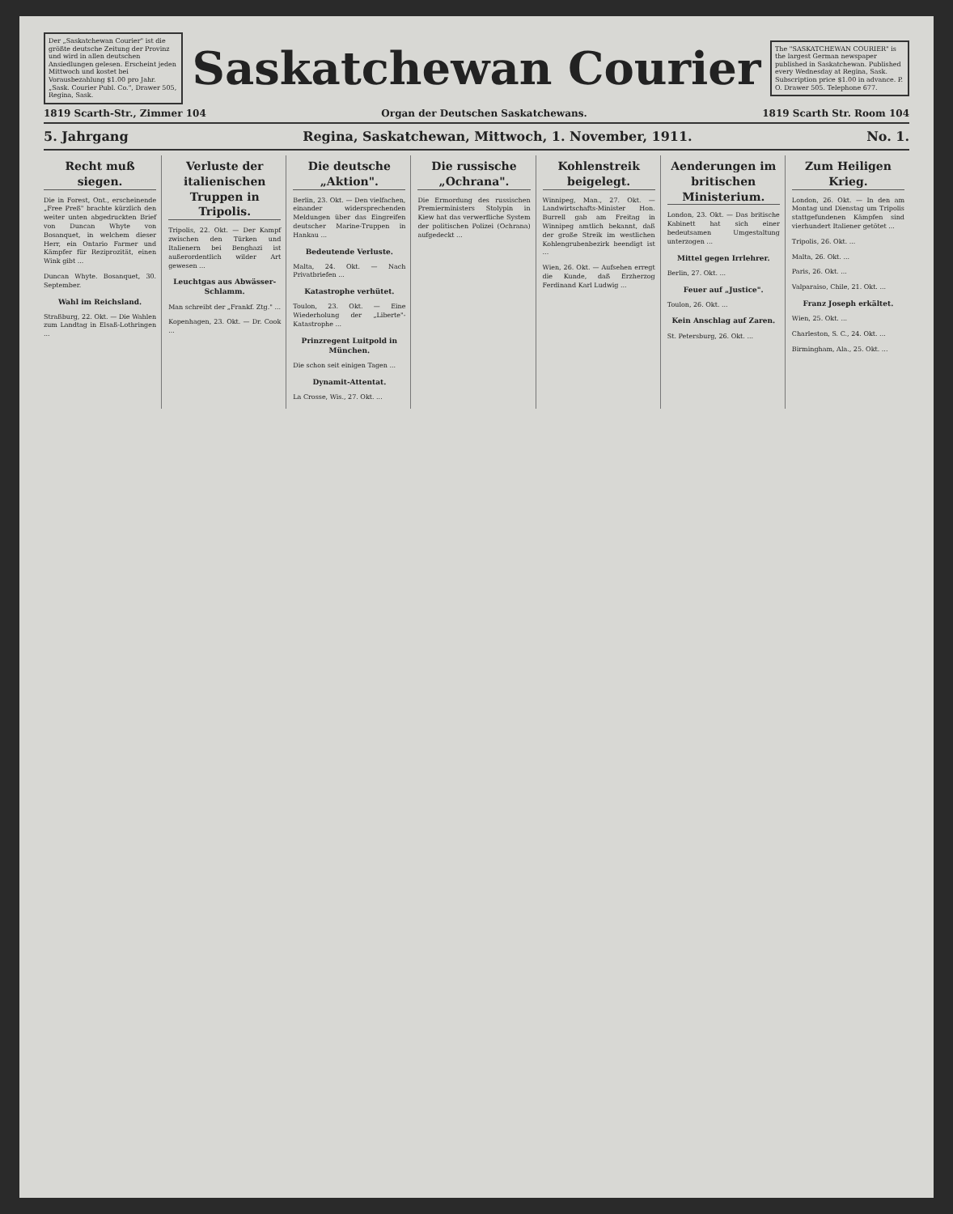Der „Saskatchewan Courier" ist die größte deutsche Zeitung der Provinz und wird in allen deutschen Ansiedlungen gelesen. Erscheint jeden Mittwoch und kostet bei Vorausbezahlung $1.00 pro Jahr. „Sask. Courier Publ. Co.", Drawer 505, Regina, Sask.
Saskatchewan Courier
The "SASKATCHEWAN COURIER" is the largest German newspaper published in Saskatchewan. Published every Wednesday at Regina, Sask. Subscription price $1.00 in advance. P. O. Drawer 505. Telephone 677.
1819 Scarth-Str., Zimmer 104 Organ der Deutschen Saskatchewans. 1819 Scarth Str. Room 104
5. Jahrgang Regina, Saskatchewan, Mittwoch, 1. November, 1911. No. 1.
Recht muß siegen.
Die in Forest, Ont., erscheinende „Free Preß" brachte kürzlich den weiter unten abgedruckten Brief von Duncan Whyte von Bosanquet, in welchem dieser Herr, ein Ontario Farmer und Kämpfer für Reziprozität, einen Wink gibt ...
Duncan Whyte. Bosanquet, 30. September.
Wahl im Reichsland.
Straßburg, 22. Okt. — Die Wahlen zum Landtag in Elsaß-Lothringen ...
Verluste der italienischen Truppen in Tripolis.
Tripolis, 22. Okt. — Der Kampf zwischen den Türken und Italienern bei Benghazi ist außerordentlich wilder Art gewesen ...
Leuchtgas aus Abwässer-Schlamm.
Man schreibt der „Frankf. Ztg." ...
Kopenhagen, 23. Okt. — Dr. Cook ...
Die deutsche „Aktion".
Berlin, 23. Okt. — Den vielfachen, einander widersprechenden Meldungen über das Eingreifen deutscher Marine-Truppen in Hankau ...
Bedeutende Verluste.
Malta, 24. Okt. — Nach Privatbriefen ...
Katastrophe verhütet.
Toulon, 23. Okt. — Eine Wiederholung der „Liberte"-Katastrophe ...
Prinzregent Luitpold in München.
Die schon seit einigen Tagen ...
Dynamit-Attentat.
La Crosse, Wis., 27. Okt. ...
Die russische „Ochrana".
Die Ermordung des russischen Premierministers Stolypin in Kiew hat das verwerfliche System der politischen Polizei (Ochrana) aufgedeckt ...
Kohlenstreik beigelegt.
Winnipeg, Man., 27. Okt. — Landwirtschafts-Minister Hon. Burrell gab am Freitag in Winnipeg amtlich bekannt, daß der große Streik im westlichen Kohlengrubenbezirk beendigt ist ...
Wien, 26. Okt. — Aufsehen erregt die Kunde, daß Erzherzog Ferdinand Karl Ludwig ...
Aenderungen im britischen Ministerium.
London, 23. Okt. — Das britische Kabinett hat sich einer bedeutsamen Umgestaltung unterzogen ...
Mittel gegen Irrlehrer.
Berlin, 27. Okt. ...
Feuer auf „Justice".
Toulon, 26. Okt. ...
Kein Anschlag auf Zaren.
St. Petersburg, 26. Okt. ...
Zum Heiligen Krieg.
London, 26. Okt. — In den am Montag und Dienstag um Tripolis stattgefundenen Kämpfen sind vierhundert Italiener getötet ...
Tripolis, 26. Okt. ...
Malta, 26. Okt. ...
Paris, 26. Okt. ...
Valparaiso, Chile, 21. Okt. ...
Franz Joseph erkältet.
Wien, 25. Okt. ...
Charleston, S. C., 24. Okt. ...
Birmingham, Ala., 25. Okt. ...